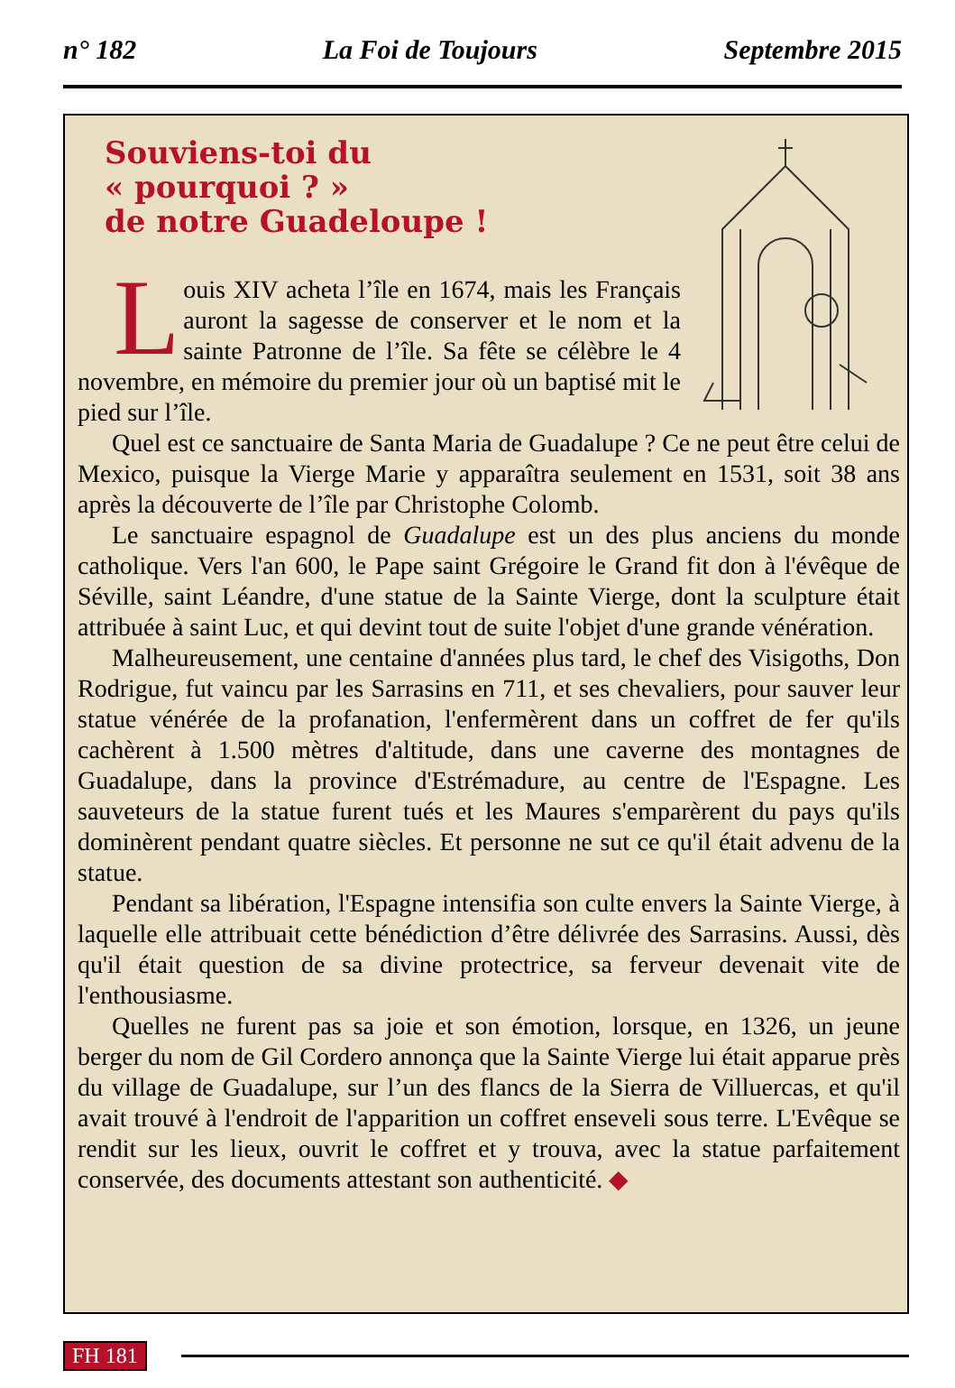n° 182 La Foi de Toujours Septembre 2015
Souviens-toi du
« pourquoi ? »
de notre Guadeloupe !
Louis XIV acheta l’île en 1674, mais les Français auront la sagesse de conserver et le nom et la sainte Patronne de l’île. Sa fête se célèbre le 4 novembre, en mémoire du premier jour où un baptisé mit le pied sur l’île.
Quel est ce sanctuaire de Santa Maria de Guadalupe ? Ce ne peut être celui de Mexico, puisque la Vierge Marie y apparaîtra seulement en 1531, soit 38 ans après la découverte de l’île par Christophe Colomb.
Le sanctuaire espagnol de Guadalupe est un des plus anciens du monde catholique. Vers l'an 600, le Pape saint Grégoire le Grand fit don à l'évêque de Séville, saint Léandre, d'une statue de la Sainte Vierge, dont la sculpture était attribuée à saint Luc, et qui devint tout de suite l'objet d'une grande vénération.
Malheureusement, une centaine d'années plus tard, le chef des Visigoths, Don Rodrigue, fut vaincu par les Sarrasins en 711, et ses chevaliers, pour sauver leur statue vénérée de la profanation, l'enfermèrent dans un coffret de fer qu'ils cachèrent à 1.500 mètres d'altitude, dans une caverne des montagnes de Guadalupe, dans la province d'Estrémadure, au centre de l'Espagne. Les sauveteurs de la statue furent tués et les Maures s'emparèrent du pays qu'ils dominèrent pendant quatre siècles. Et personne ne sut ce qu'il était advenu de la statue.
Pendant sa libération, l'Espagne intensifia son culte envers la Sainte Vierge, à laquelle elle attribuait cette bénédiction d’être délivrée des Sarrasins. Aussi, dès qu'il était question de sa divine protectrice, sa ferveur devenait vite de l'enthousiasme.
Quelles ne furent pas sa joie et son émotion, lorsque, en 1326, un jeune berger du nom de Gil Cordero annonça que la Sainte Vierge lui était apparue près du village de Guadalupe, sur l’un des flancs de la Sierra de Villuercas, et qu'il avait trouvé à l'endroit de l'apparition un coffret enseveli sous terre. L'Evêque se rendit sur les lieux, ouvrit le coffret et y trouva, avec la statue parfaitement conservée, des documents attestant son authenticité. ◆
FH 181